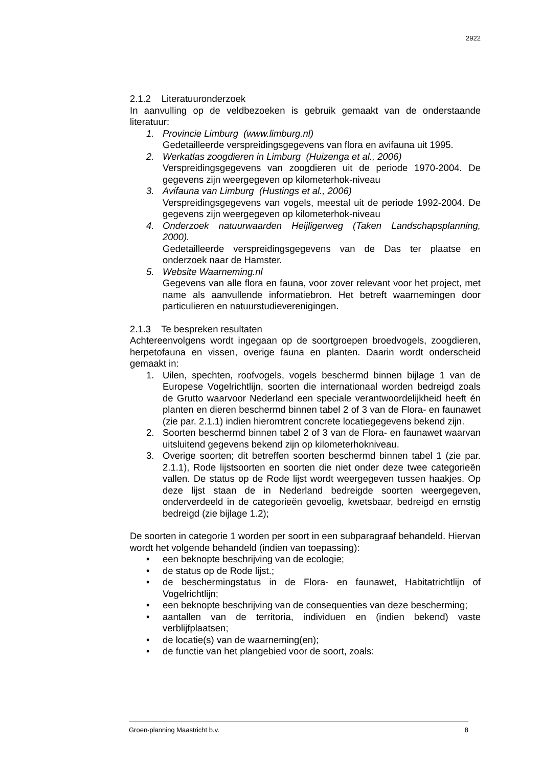2922
2.1.2 Literatuuronderzoek
In aanvulling op de veldbezoeken is gebruik gemaakt van de onderstaande literatuur:
1. Provincie Limburg (www.limburg.nl)
Gedetailleerde verspreidingsgegevens van flora en avifauna uit 1995.
2. Werkatlas zoogdieren in Limburg (Huizenga et al., 2006)
Verspreidingsgegevens van zoogdieren uit de periode 1970-2004. De gegevens zijn weergegeven op kilometerhok-niveau
3. Avifauna van Limburg (Hustings et al., 2006)
Verspreidingsgegevens van vogels, meestal uit de periode 1992-2004. De gegevens zijn weergegeven op kilometerhok-niveau
4. Onderzoek natuurwaarden Heijligerweg (Taken Landschapsplanning, 2000).
Gedetailleerde verspreidingsgegevens van de Das ter plaatse en onderzoek naar de Hamster.
5. Website Waarneming.nl
Gegevens van alle flora en fauna, voor zover relevant voor het project, met name als aanvullende informatiebron. Het betreft waarnemingen door particulieren en natuurstudieverenigingen.
2.1.3 Te bespreken resultaten
Achtereenvolgens wordt ingegaan op de soortgroepen broedvogels, zoogdieren, herpetofauna en vissen, overige fauna en planten. Daarin wordt onderscheid gemaakt in:
1. Uilen, spechten, roofvogels, vogels beschermd binnen bijlage 1 van de Europese Vogelrichtlijn, soorten die internationaal worden bedreigd zoals de Grutto waarvoor Nederland een speciale verantwoordelijkheid heeft én planten en dieren beschermd binnen tabel 2 of 3 van de Flora- en faunawet (zie par. 2.1.1) indien hieromtrent concrete locatiegegevens bekend zijn.
2. Soorten beschermd binnen tabel 2 of 3 van de Flora- en faunawet waarvan uitsluitend gegevens bekend zijn op kilometerhokniveau.
3. Overige soorten; dit betreffen soorten beschermd binnen tabel 1 (zie par. 2.1.1), Rode lijstsoorten en soorten die niet onder deze twee categorieën vallen. De status op de Rode lijst wordt weergegeven tussen haakjes. Op deze lijst staan de in Nederland bedreigde soorten weergegeven, onderverdeeld in de categorieën gevoelig, kwetsbaar, bedreigd en ernstig bedreigd (zie bijlage 1.2);
De soorten in categorie 1 worden per soort in een subparagraaf behandeld. Hiervan wordt het volgende behandeld (indien van toepassing):
• een beknopte beschrijving van de ecologie;
• de status op de Rode lijst.;
• de beschermingstatus in de Flora- en faunawet, Habitatrichtlijn of Vogelrichtlijn;
• een beknopte beschrijving van de consequenties van deze bescherming;
• aantallen van de territoria, individuen en (indien bekend) vaste verblijfplaatsen;
• de locatie(s) van de waarneming(en);
• de functie van het plangebied voor de soort, zoals:
Groen-planning Maastricht b.v. 8